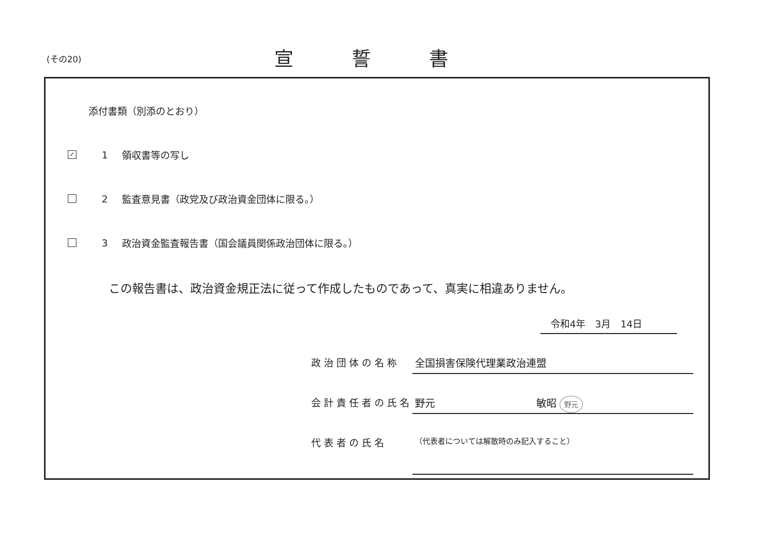(その20)
宣誓書
添付書類（別添のとおり）
✓
1 領収書等の写し
2
監査意見書（政党及び政治資金団体に限る。）
3
政治資金監査報告書（国会議員関係政治団体に限る。）
この報告書は、政治資金規正法に従って作成したものであって、真実に相違ありません。
令和4年　3月　14日
政治団体の名称 全国損害保険代理業政治連盟
会計責任者の氏名 野元 敏昭 野元
代表者の氏名
（代表者については解散時のみ記入すること）